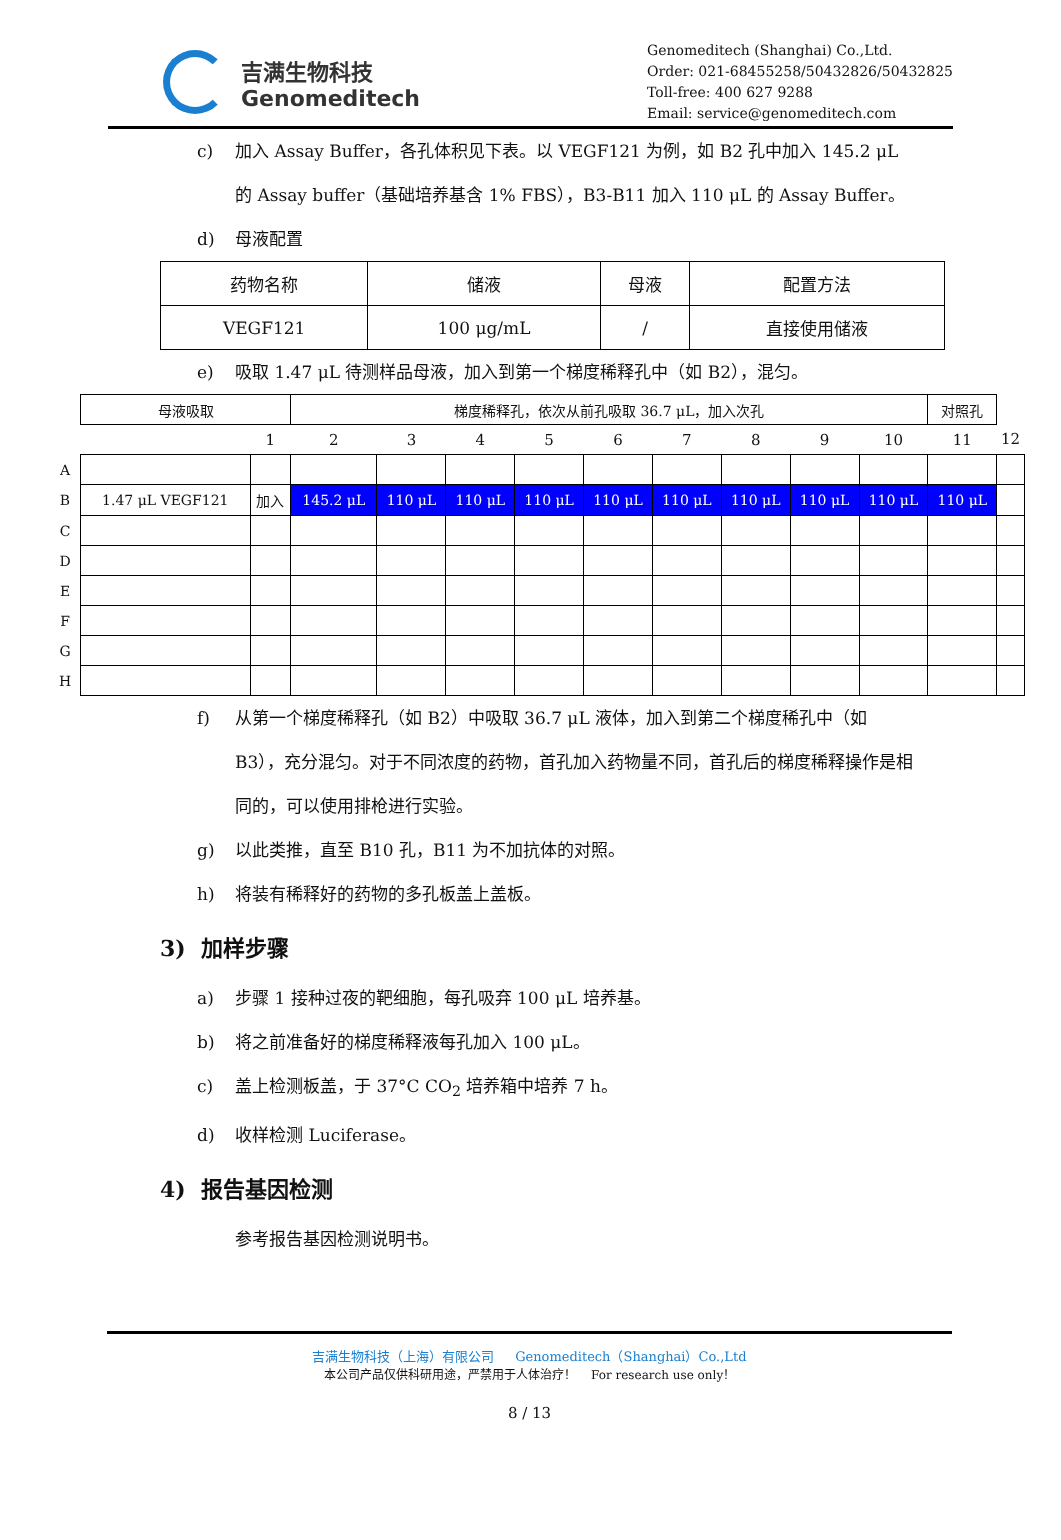吉满生物科技
Genomeditech
Genomeditech (Shanghai) Co.,Ltd.
Order: 021-68455258/50432826/50432825
Toll-free: 400 627 9288
Email: service@genomeditech.com
c) 加入 Assay Buffer，各孔体积见下表。以 VEGF121 为例，如 B2 孔中加入 145.2 μL 的 Assay buffer（基础培养基含 1% FBS），B3-B11 加入 110 μL 的 Assay Buffer。
d) 母液配置
| 药物名称 | 储液 | 母液 | 配置方法 |
| VEGF121 | 100 μg/mL | / | 直接使用储液 |
e) 吸取 1.47 μL 待测样品母液，加入到第一个梯度稀释孔中（如 B2），混匀。
| | 母液吸取 | | 梯度稀释孔，依次从前孔吸取 36.7 μL，加入次孔 | | | | | | | | | 对照孔 | |
| | | 1 | 2 | 3 | 4 | 5 | 6 | 7 | 8 | 9 | 10 | 11 | 12 |
| A | | | | | | | | | | | | | |
| B | 1.47 μL VEGF121 | 加入 | 145.2 μL | 110 μL | 110 μL | 110 μL | 110 μL | 110 μL | 110 μL | 110 μL | 110 μL | 110 μL | |
| C | | | | | | | | | | | | | |
| D | | | | | | | | | | | | | |
| E | | | | | | | | | | | | | |
| F | | | | | | | | | | | | | |
| G | | | | | | | | | | | | | |
| H | | | | | | | | | | | | | |
f) 从第一个梯度稀释孔（如 B2）中吸取 36.7 μL 液体，加入到第二个梯度稀孔中（如 B3），充分混匀。对于不同浓度的药物，首孔加入药物量不同，首孔后的梯度稀释操作是相同的，可以使用排枪进行实验。
g) 以此类推，直至 B10 孔，B11 为不加抗体的对照。
h) 将装有稀释好的药物的多孔板盖上盖板。
3) 加样步骤
a) 步骤 1 接种过夜的靶细胞，每孔吸弃 100 μL 培养基。
b) 将之前准备好的梯度稀释液每孔加入 100 μL。
c) 盖上检测板盖，于 37°C CO<sub>2</sub> 培养箱中培养 7 h。
d) 收样检测 Luciferase。
4) 报告基因检测
参考报告基因检测说明书。
吉满生物科技（上海）有限公司 Genomeditech（Shanghai）Co.,Ltd
本公司产品仅供科研用途，严禁用于人体治疗！ For research use only！
8 / 13